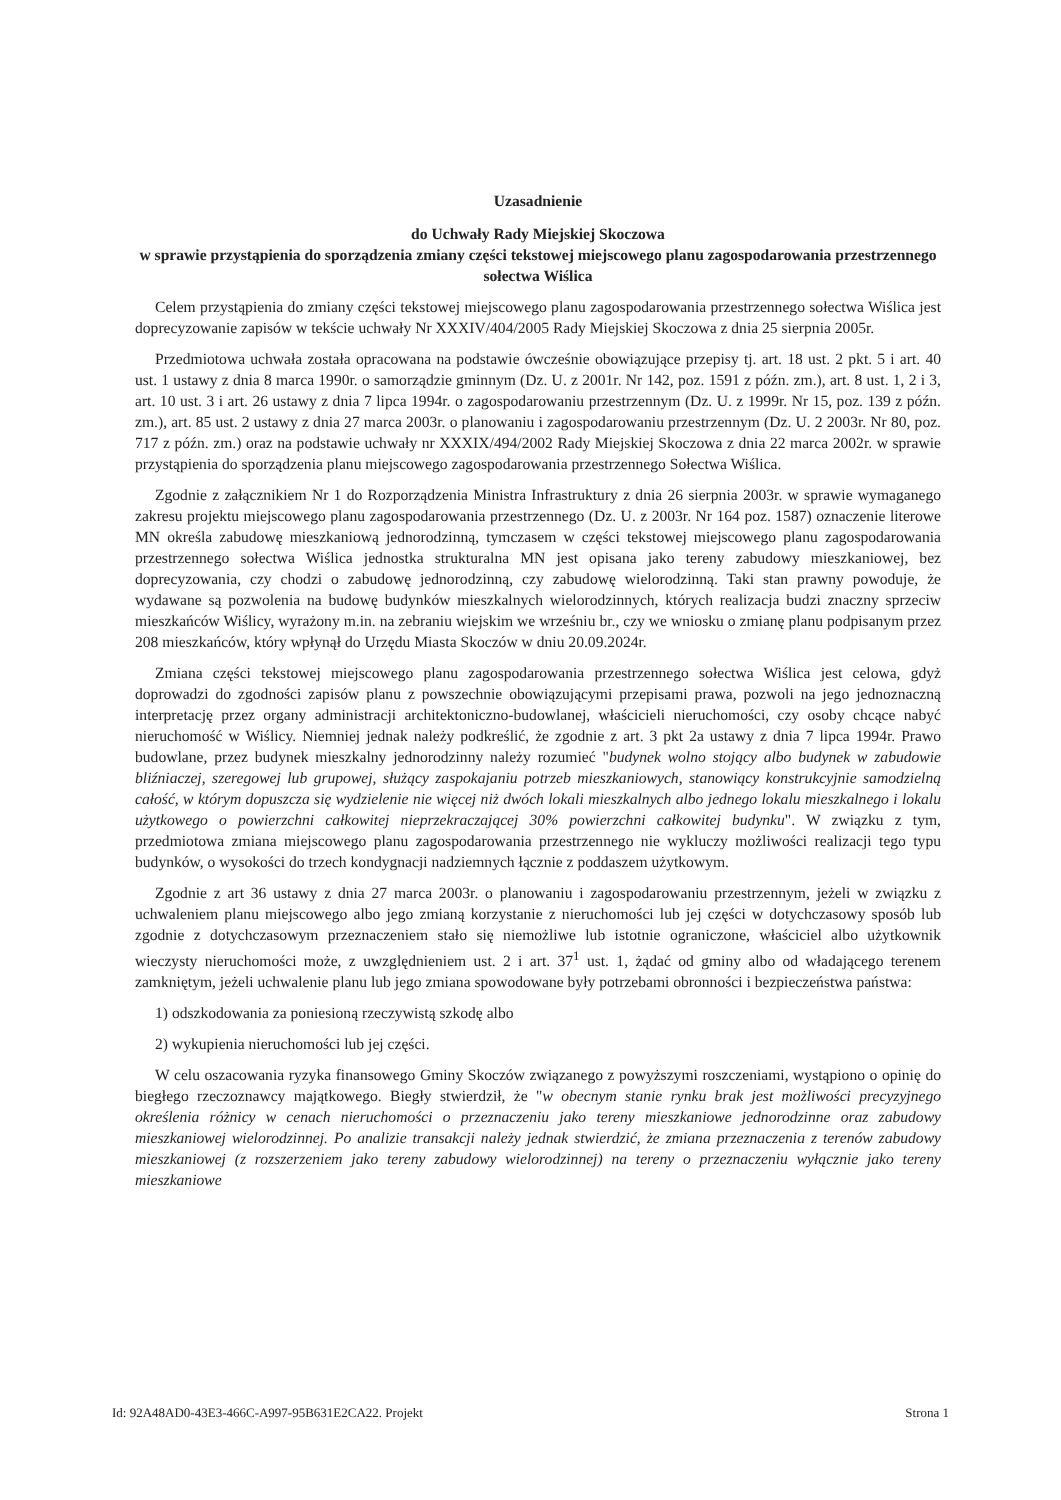Uzasadnienie
do Uchwały Rady Miejskiej Skoczowa
w sprawie przystąpienia do sporządzenia zmiany części tekstowej miejscowego planu zagospodarowania przestrzennego sołectwa Wiślica
Celem przystąpienia do zmiany części tekstowej miejscowego planu zagospodarowania przestrzennego sołectwa Wiślica jest doprecyzowanie zapisów w tekście uchwały Nr XXXIV/404/2005 Rady Miejskiej Skoczowa z dnia 25 sierpnia 2005r.
Przedmiotowa uchwała została opracowana na podstawie ówcześnie obowiązujące przepisy tj. art. 18 ust. 2 pkt. 5 i art. 40 ust. 1 ustawy z dnia 8 marca 1990r. o samorządzie gminnym (Dz. U. z 2001r. Nr 142, poz. 1591 z późn. zm.), art. 8 ust. 1, 2 i 3, art. 10 ust. 3 i art. 26 ustawy z dnia 7 lipca 1994r. o zagospodarowaniu przestrzennym (Dz. U. z 1999r. Nr 15, poz. 139 z późn. zm.), art. 85 ust. 2 ustawy z dnia 27 marca 2003r. o planowaniu i zagospodarowaniu przestrzennym (Dz. U. 2 2003r. Nr 80, poz. 717 z późn. zm.) oraz na podstawie uchwały nr XXXIX/494/2002 Rady Miejskiej Skoczowa z dnia 22 marca 2002r. w sprawie przystąpienia do sporządzenia planu miejscowego zagospodarowania przestrzennego Sołectwa Wiślica.
Zgodnie z załącznikiem Nr 1 do Rozporządzenia Ministra Infrastruktury z dnia 26 sierpnia 2003r. w sprawie wymaganego zakresu projektu miejscowego planu zagospodarowania przestrzennego (Dz. U. z 2003r. Nr 164 poz. 1587) oznaczenie literowe MN określa zabudowę mieszkaniową jednorodzinną, tymczasem w części tekstowej miejscowego planu zagospodarowania przestrzennego sołectwa Wiślica jednostka strukturalna MN jest opisana jako tereny zabudowy mieszkaniowej, bez doprecyzowania, czy chodzi o zabudowę jednorodzinną, czy zabudowę wielorodzinną. Taki stan prawny powoduje, że wydawane są pozwolenia na budowę budynków mieszkalnych wielorodzinnych, których realizacja budzi znaczny sprzeciw mieszkańców Wiślicy, wyrażony m.in. na zebraniu wiejskim we wrześniu br., czy we wniosku o zmianę planu podpisanym przez 208 mieszkańców, który wpłynął do Urzędu Miasta Skoczów w dniu 20.09.2024r.
Zmiana części tekstowej miejscowego planu zagospodarowania przestrzennego sołectwa Wiślica jest celowa, gdyż doprowadzi do zgodności zapisów planu z powszechnie obowiązującymi przepisami prawa, pozwoli na jego jednoznaczną interpretację przez organy administracji architektoniczno-budowlanej, właścicieli nieruchomości, czy osoby chcące nabyć nieruchomość w Wiślicy. Niemniej jednak należy podkreślić, że zgodnie z art. 3 pkt 2a ustawy z dnia 7 lipca 1994r. Prawo budowlane, przez budynek mieszkalny jednorodzinny należy rozumieć "budynek wolno stojący albo budynek w zabudowie bliźniaczej, szeregowej lub grupowej, służący zaspokajaniu potrzeb mieszkaniowych, stanowiący konstrukcyjnie samodzielną całość, w którym dopuszcza się wydzielenie nie więcej niż dwóch lokali mieszkalnych albo jednego lokalu mieszkalnego i lokalu użytkowego o powierzchni całkowitej nieprzekraczającej 30% powierzchni całkowitej budynku". W związku z tym, przedmiotowa zmiana miejscowego planu zagospodarowania przestrzennego nie wykluczy możliwości realizacji tego typu budynków, o wysokości do trzech kondygnacji nadziemnych łącznie z poddaszem użytkowym.
Zgodnie z art 36 ustawy z dnia 27 marca 2003r. o planowaniu i zagospodarowaniu przestrzennym, jeżeli w związku z uchwaleniem planu miejscowego albo jego zmianą korzystanie z nieruchomości lub jej części w dotychczasowy sposób lub zgodnie z dotychczasowym przeznaczeniem stało się niemożliwe lub istotnie ograniczone, właściciel albo użytkownik wieczysty nieruchomości może, z uwzględnieniem ust. 2 i art. 37<sup>1</sup> ust. 1, żądać od gminy albo od władającego terenem zamkniętym, jeżeli uchwalenie planu lub jego zmiana spowodowane były potrzebami obronności i bezpieczeństwa państwa:
1) odszkodowania za poniesioną rzeczywistą szkodę albo
2) wykupienia nieruchomości lub jej części.
W celu oszacowania ryzyka finansowego Gminy Skoczów związanego z powyższymi roszczeniami, wystąpiono o opinię do biegłego rzeczoznawcy majątkowego. Biegły stwierdził, że "w obecnym stanie rynku brak jest możliwości precyzyjnego określenia różnicy w cenach nieruchomości o przeznaczeniu jako tereny mieszkaniowe jednorodzinne oraz zabudowy mieszkaniowej wielorodzinnej. Po analizie transakcji należy jednak stwierdzić, że zmiana przeznaczenia z terenów zabudowy mieszkaniowej (z rozszerzeniem jako tereny zabudowy wielorodzinnej) na tereny o przeznaczeniu wyłącznie jako tereny mieszkaniowe
Id: 92A48AD0-43E3-466C-A997-95B631E2CA22. Projekt Strona 1